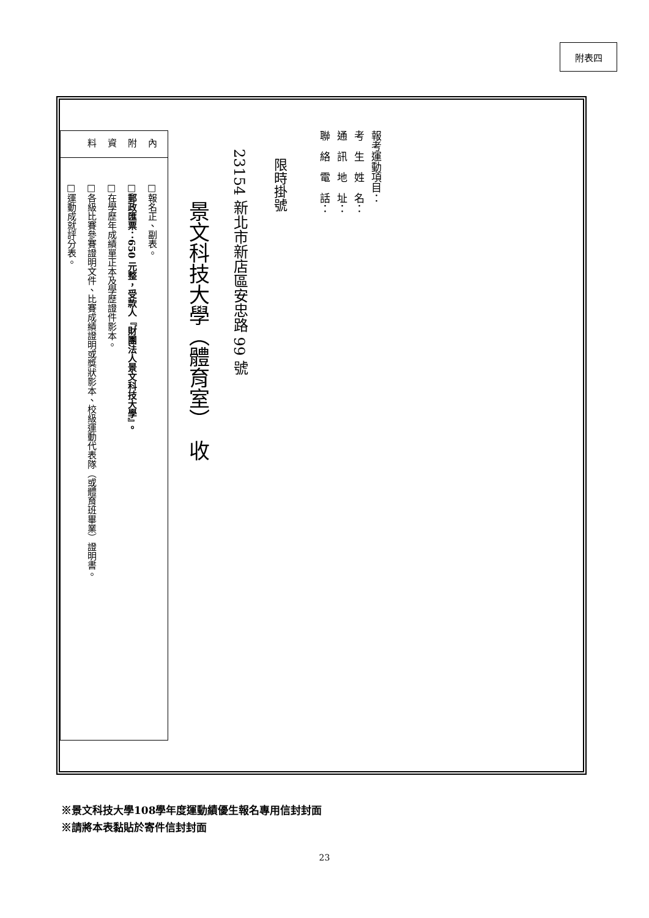附表四
報考運動項目：
考　生　姓　名：
通　訊　地　址：
聯　絡　電　話：
限時掛號
23154 新北市新店區安忠路 99 號
景文科技大學（體育室）　收
內
附
資
料
□報名正、副表。
□郵政匯票：650 元整，受款人『財團法人景文科技大學』。
□在學歷年成績單正本及學歷證件影本。
□各級比賽參賽證明文件、比賽成績證明或獎狀影本、校級運動代表隊（或體育班畢業）證明書。
□運動成就評分表。
※景文科技大學108學年度運動績優生報名專用信封封面
※請將本表黏貼於寄件信封封面
23